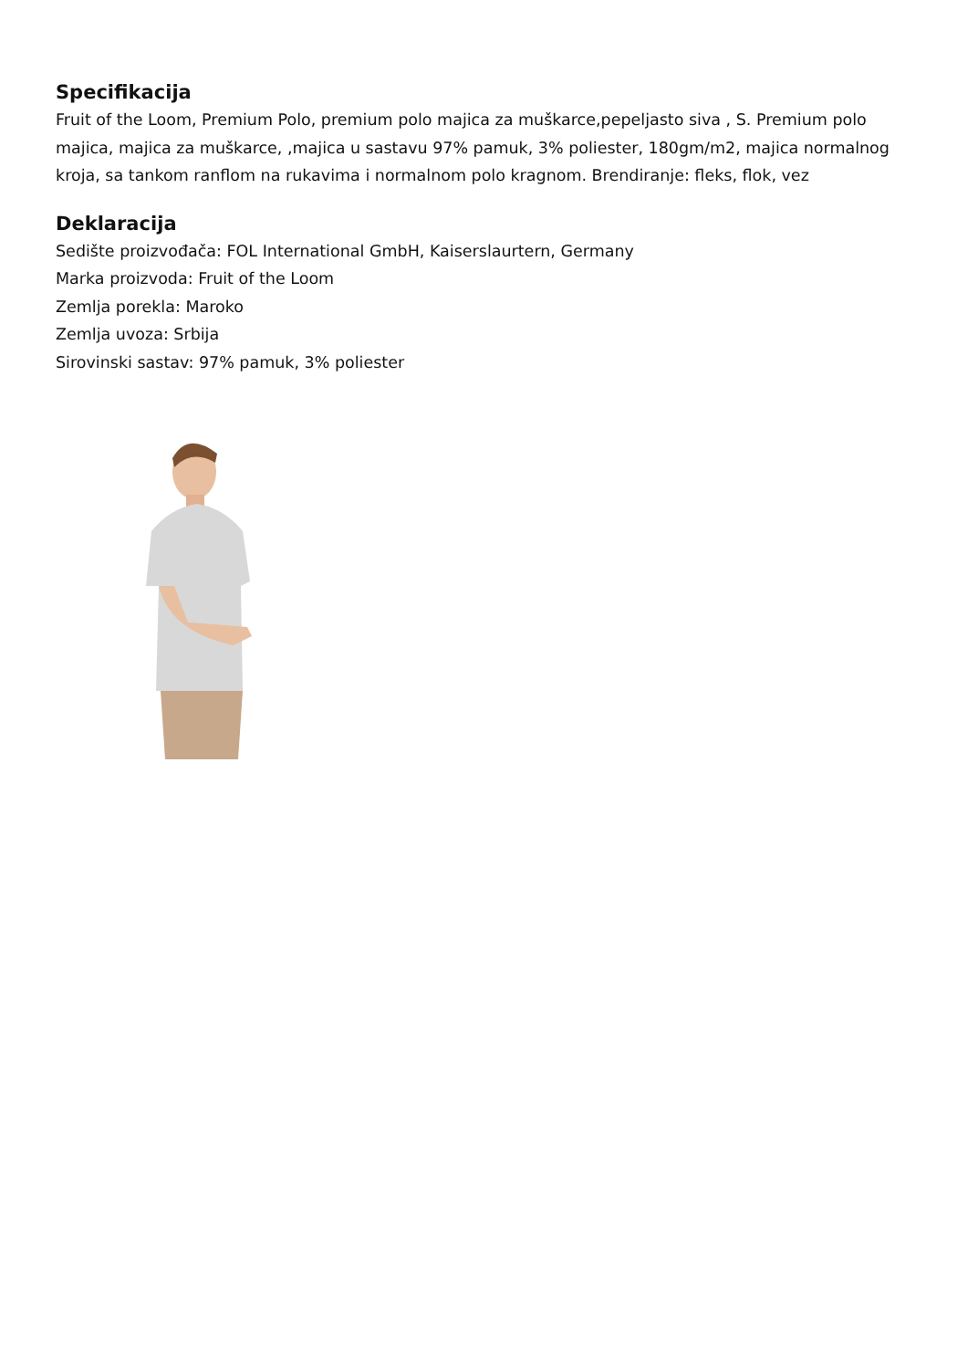Specifikacija
Fruit of the Loom, Premium Polo, premium polo majica za muškarce,pepeljasto siva , S. Premium polo majica, majica za muškarce, ,majica u sastavu 97% pamuk, 3% poliester, 180gm/m2, majica normalnog kroja, sa tankom ranflom na rukavima i normalnom polo kragnom. Brendiranje: fleks, flok, vez
Deklaracija
Sedište proizvođača: FOL International GmbH, Kaiserslaurtern, Germany
Marka proizvoda: Fruit of the Loom
Zemlja porekla: Maroko
Zemlja uvoza: Srbija
Sirovinski sastav: 97% pamuk, 3% poliester